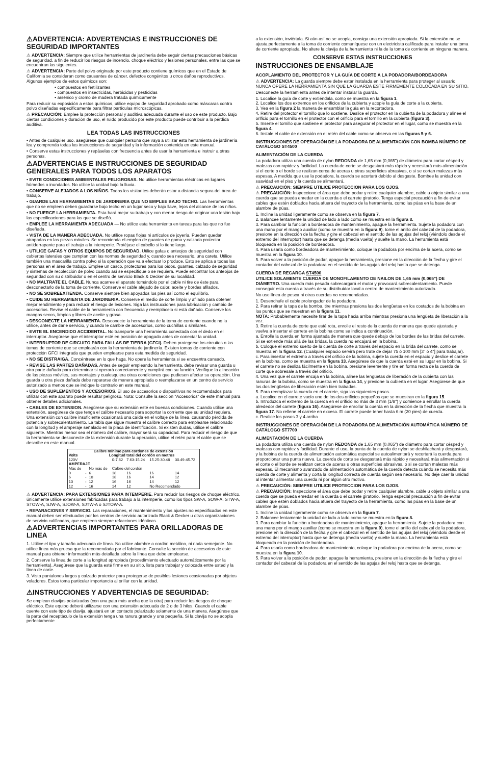⚠ADVERTENCIA: ADVERTENCIAS E INSTRUCCIONES DE SEGURIDAD IMPORTANTES
⚠ ADVERTENCIA: Siempre que utilice herramientas de jardinería debe seguir ciertas precauciones básicas de seguridad, a fin de reducir los riesgos de incendio, choque eléctrico y lesiones personales, entre las que se encuentran las siguientes.
⚠ ADVERTENCIA: Parte del polvo originado por este producto contiene químicos que en el Estado de California se consideran como causantes de cáncer, defectos congénitos u otros daños reproductivos. Algunos ejemplos de estos químicos son:
• compuestos en fertilizantes
• compuestos en insecticidas, herbicidas y pesticidas
• arsénico y cromo de madera tratada químicamente
Para reducir su exposición a estos químicos, utilice equipo de seguridad aprobado como máscaras contra polvo diseñadas específicamente para filtrar partículas microscópicas.
⚠ PRECAUCIÓN: Emplee la protección personal y auditiva adecuada durante el uso de este producto. Bajo ciertas condiciones y duración de uso, el ruido producido por este producto puede contribuir a la pérdida auditiva.
LEA TODAS LAS INSTRUCCIONES
• Antes de cualquier uso, asegúrese que cualquier persona que vaya a utilizar esta herramienta de jardinería lea y comprenda todas las instrucciones de seguridad y la información contenida en este manual.
• Conserve estas instrucciones y repáselas con frecuencia antes de usar la herramienta e instruir a otras personas.
⚠ADVERTENCIAS E INSTRUCCIONES DE SEGURIDAD GENERALES PARA TODOS LOS APARATOS
• EVITE CONDICIONES AMBIENTALES PELIGROSAS. No utilice herramientas eléctricas en lugares húmedos o inundados. No utilice la unidad bajo la lluvia.
• CONSERVE ALEJADOS A LOS NIÑOS. Todos los visitantes deberán estar a distancia segura del área de trabajo.
• GUARDE LAS HERRAMIENTAS DE JARDINERIA QUE NO EMPLEE BAJO TECHO. Las herramientas que no se empleen deben guardarse bajo techo en un lugar seco y bajo llave, lejos del alcance de los niños.
• NO FUERCE LA HERRAMIENTA. Esta hará mejor su trabajo y con menor riesgo de originar una lesión bajo las especificaciones para las que se diseñó.
• EMPLEE LA HERRAMIENTA ADECUADA — No utilice esta herramienta en tareas para las que no fue diseñada.
• VISTA DE LA MANERA ADECUADA. No utilice ropas flojas ni artículos de joyería. Pueden quedar atrapados en las piezas móviles. Se recomienda el empleo de guantes de goma y calzado protector antiderrapante para el trabajo a la intemperie. Protéjase el cabello si lo tiene largo.
• UTILICE GAFAS Y OTROS EQUIPOS DE SEGURIDAD. Utilice gafas o anteojos de seguridad con cubiertas laterales que cumplan con las normas de seguridad y, cuando sea necesario, una careta. Utilice también una mascarilla contra polvo si la operación que va a efectuar lo produce. Esto se aplica a todas las personas en el área de trabajo. Emplee un casco, protectores para los oídos, guantes, calzado de seguridad y sistemas de recolección de polvo cuando así se especifique o se requiera. Puede encontrar los anteojos de seguridad con su distribuidor o en el centro de servicio Black & Decker de su localidad.
• NO MALTRATE EL CABLE. Nunca acarree el aparato tomándolo por el cable ni tire de éste para desconectarlo de la toma de corriente. Conserve el cable alejado de calor, aceite y bordes afilados.
• NO SE SOBREEXTIENDA. Conserve siempre bien apoyados los pies así como el equilibrio.
• CUIDE SU HERRAMIENTA DE JARDINERIA. Conserve el medio de corte limpio y afilado para obtener mejor rendimiento y para reducir el riesgo de lesiones. Siga las instrucciones para lubricación y cambio de accesorios. Revise el cable de la herramienta con frecuencia y reemplácelo si está dañado. Conserve los mangos secos, limpios y libres de aceite y grasa.
• DESCONECTE LA HERRAMIENTA. Desconecte la herramienta de la toma de corriente cuando no la utilice, antes de darle servicio, y cuando le cambie de accesorios, como cuchillas o similares.
• EVITE EL ENCENDIDO ACCIDENTAL. No transporte una herramienta conectada con el dedo en el interruptor. Asegúrese que el interruptor esté en posición de apagado antes de conectar la unidad.
• INTERRUPTOR DE CIRCUITO PARA FALLAS DE TIERRA (GFCI). Deben protegerse los circuitos o las tomas de corriente que se emplearán con la herramienta de jardinería. Existen tomas de corriente con protección GFCI integrada que pueden emplearse para esta medida de seguridad.
• NO SE DISTRAIGA. Concéntrese en lo que haga. No opere la herramienta si se encuentra cansado.
• REVISE LAS PARTES DAÑADAS. Antes de seguir empleando la herramienta, debe revisar una guarda u otra parte dañada para determinar si operará correctamente y cumplirá con su función. Verifique la alineación de las piezas móviles, sus montajes y cualesquiera otras condiciones que pudiesen afectar su operación. Una guarda u otra pieza dañada debe repararse de manera apropiada o reemplazarse en un centro de servicio autorizado a menos que se indique lo contrario en este manual.
• USO DE SUPLEMENTOS Y ACCESORIOS. El uso de accesorios o dispositivos no recomendados para utilizar con este aparato puede resultar peligroso. Nota: Consulte la sección "Accesorios" de este manual para obtener detalles adicionales.
• CABLES DE EXTENSION. Asegúrese que su extensión esté en buenas condiciones. Cuando utilice una extensión, asegúrese de que tenga el calibre necesario para soportar la corriente que su unidad requiera. Una extensión con calibre insuficiente ocasionará una caída en el voltaje de la línea, causando pérdida de potencia y sobrecalentamiento. La tabla que sigue muestra el calibre correcto para emplearse relacionado con la longitud y el amperaje señalado en la placa de identificación. Si existen dudas, utilice el calibre siguiente. Mientras menor sea el número del calibre, mayor será su capacidad. Para reducir el riesgo de que la herramienta se desconecte de la extensión durante la operación, utilice el retén para el cable que se describe en este manual.
| Calibre mínimo para cordones de extensión | | | | | | |
| --- | --- | --- | --- | --- | --- | --- |
| Volts | Longitud total del cordón en metros | | | | | |
| 120V | | | 0-7.62 | 7.63-15.24 | 15.25-30.48 | 30.49-45.72 |
| AMPERAJE | | | | | | |
| Más de | | No más de | Calbre del cordón | | | |
| 0 | - | 6 | 18 | 16 | 16 | 14 |
| 6 | - | 10 | 18 | 16 | 14 | 12 |
| 10 | - | 12 | 16 | 16 | 14 | 12 |
| 12 | - | 16 | 14 | 12 | No Recomendado | |
⚠ ADVERTENCIA: PARA EXTENSIONES PARA INTEMPERIE. Para reducir los riesgos de choque eléctrico, únicamente utilice extensiones fabricadas para trabajo a la intemperie, como los tipos SW-A, SOW-A, STW-A, STOW-A, SJW-A, SJOW-A, SJTW-A o SJTOW-A.
• REPARACIONES Y SERVICIO. Las reparaciones, el mantenimiento y los ajustes no especificados en este manual deben ser efectuados por los centros de servicio autorizado Black & Decker u otras organizaciones de servicio calificadas, que empleen siempre refacciones idénticas.
⚠ADVERTENCIAS IMPORTANTES PARA ORILLADORAS DE LINEA
1. Utilice el tipo y tamaño adecuado de línea. No utilice alambre o cordón metálico, ni nada semejante. No utilice línea más gruesa que la recomendada por el fabricante. Consulte la sección de accesorios de este manual para obtener información más detallada sobre la línea que debe emplearse.
2. Conserve la línea de corte a la longitud apropiada (procedimiento efectuado automáticamente por la herramienta). Asegúrese que la guarda esté firme en su sitio, lista para trabajar y colocada entre usted y la línea de corte.
3. Vista pantalones largos y calzado protector para protegerse de posibles lesiones ocasionadas por objetos voladores. Estos toma particular importancia al orillar con la unidad.
⚠INSTRUCCIONES Y ADVERTENCIAS DE SEGURIDAD:
Se emplean clavijas polarizadas (con una pata más ancha que la otra) para reducir los riesgos de choque eléctrico. Este equipo deberá utilizarse con una extensión adecuada de 2 o de 3 hilos. Cuando el cable cuente con este tipo de clavija, ajustará en un contacto polarizado solamente de una manera. Asegúrese que la parte del receptáculo de la extensión tenga una ranura grande y una pequeña. Si la clavija no se acopla perfectamente
a la extensión, inviértala. Si aún así no se acopla, consiga una extensión apropiada. Si la extensión no se ajusta perfectamente a la toma de corriente comuníquese con un electricista calificado para instalar una toma de corriente apropiada. No altere la clavija de la herramienta ni la de la toma de corriente en ninguna manera.
CONSERVE ESTAS INSTRUCCIONES
INSTRUCCIONES DE ENSAMBLAJE
ACOPLAMIENTO DEL PROTECTOR Y LA GUÍA DE CORTE A LA PODADORA/BORDEADORA
⚠ ADVERTENCIA: La guarda siempre debe estar instalada en la herramienta para proteger al usuario. NUNCA OPERE LA HERRAMIENTA SIN QUE LA GUARDA ESTE FIRMEMENTE COLOCADA EN SU SITIO.
Desconecte la herramienta antes de intentar instalar la guarda.
1. Localice la guía de corte y extiéndala, como se muestra en la figura 1.
2. Localice los dos extremos en los orificios de la cubierta y acople la guía de corte a la cubierta.
3. Vea en la figura 2 la manera de ensamblar la guía en la recortadora.
4. Retire del protector el tornillo que lo sostiene. Deslice el protector en la cubierta de la podadora y alinee el orificio para el tornillo en el protector con el orificio para el tornillo en la cubierta (figura 3).
5. Inserte el tornillo que sostiene el protector para asegurar el protector en el lugar, como se muestra en la figura 4.
6. Instale el cable de extensión en el retén del cable como se observa en las figuras 5 y 6.
INSTRUCCIONES DE OPERACIÓN DE LA PODADORA DE ALIMENTACIÓN CON BOMBA NÚMERO DE CATÁLOGO ST4500
ALIMENTACIÓN DE LA CUERDA
La podadora utiliza una cuerda de nylon REDONDA de 1,65 mm (0,065") de diámetro para cortar césped y malezas con rapidez y facilidad. La cuerda de corte se desgastará más rápido y necesitará más alimentación si el corte o el borde se realizan cerca de aceras u otras superficies abrasivas, o si se cortan malezas más espesas. A medida que use la podadora, la cuerda se acortará debido al desgaste. Bombee la unidad con suavidad en el piso y la cuerda se alimentará.
⚠ PRECAUCIÓN: SIEMPRE UTILICE PROTECCION PARA LOS OJOS.
⚠ PRECAUCIÓN: Inspeccione el área que debe podar y retire cualquier alambre, cable u objeto similar a una cuerda que se pueda enredar en la cuerda o el carrete giratorio. Tenga especial precaución a fin de evitar cables que estén doblados hacia afuera del trayecto de la herramienta, como las púas en la base de un alambre de púas.
1. Incline la unidad ligeramente como se observa en la figura 7.
2. Balancee lentamente la unidad de lado a lado como se muestra en la figura 8.
3. Para cambiar la función a bordeadora de mantenimiento, apague la herramienta. Sujete la podadora con una mano por el mango auxiliar (como se muestra en la figura 9), tome el anillo del cabezal de la podadora, presione en la dirección de la flecha y gire el cabezal en el sentido de las agujas del reloj (viéndolo desde el extremo del interruptor) hasta que se detenga (media vuelta) y suelte la mano. La herramienta está bloqueada en la posición de bordeadora.
4. Para usarla como bordeadora de mantenimiento, coloque la podadora por encima de la acera, como se muestra en la figura 10.
5. Para volver a la posición de podar, apague la herramienta, presione en la dirección de la flecha y gire el contador del cabezal de la podadora en el sentido de las agujas del reloj hasta que se detenga.
CUERDA DE RECARGA ST4500
UTILICE SOLAMENTE CUERDA DE MONOFILAMENTO DE NAILON DE 1,65 mm (0,065") DE DIÁMETRO. Una cuerda más pesada sobrecargará el motor y provocará sobrecalentamiento. Puede conseguir esta cuerda a través de su distribuidor local o centro de mantenimiento autorizado.
No use línea de pesca ni otras cuerdas no recomendadas.
1. Desenchufe el cable prolongador de la podadora.
2. Para retirar la tapa de la bomba, tire mientras presiona las dos lengüetas en los costados de la bobina en los puntos que se muestran en la figura 11.
NOTA: Probablemente necesite tirar de la tapa hacia arriba mientras presiona una lengüeta de liberación a la vez.
3. Retire la cuerda de corte que esté rota, enrolle el resto de la cuerda de manera que quede ajustada y vuelva a insertar el carrete en la bobina como se indica a continuación.
a. Enrolle la cuerda en forma ajustada de manera que quede debajo de los bordes de las bridas del carrete. Si se extiende más allá de las bridas, la cuerda no encajará en la bobina.
b. Coloque el extremo suelto de la cuerda de corte a través del espacio en la brida del carrete, como se muestra en la figura 12. (Cualquier espacio servirá pero trate de dejar 75 ó 100 mm [3" ó 4"] para trabajar).
c. Para insertar el extremo a través del orificio de la bobina, sujete la cuerda en el espacio y deslice el carrete en la bobina, como se muestra en la figura 13. Asegúrese de que la cuerda esté en su lugar en la bobina. Si el carrete no se desliza fácilmente en la bobina, presione levemente y tire en forma recta de la cuerda de corte que sobresale a través del orificio.
4. Una vez que el carrete encaja en la bobina, alinee las lengüetas de liberación de la cubierta con las ranuras de la bobina, como se muestra en la figura 14, y presione la cubierta en el lugar. Asegúrese de que los dos lengüetas de liberación estén bien trabadas.
5. Para reemplazar la cuerda en el carrete, siga los siguientes pasos.
a. Localice en el carrete vacío uno de los dos orificios pequeños que se muestran en la figura 15.
b. Introduzca el extremo de la cuerda en el orificio no más de 3 mm (1/8") y comience a enrollar la cuerda alrededor del carrete (figura 16). Asegúrese de enrollar la cuerda en la dirección de la flecha que muestra la figura 17. No rellene el carrete en exceso. El carrete puede tener hasta 6 m (20 pies) de cuerda.
c. Realice los pasos 3 y 4 arriba
INSTRUCCIONES DE OPERACIÓN DE LA PODADORA DE ALIMENTACIÓN AUTOMÁTICA NÚMERO DE CATÁLOGO ST7700
ALIMENTACIÓN DE LA CUERDA
La podadora utiliza una cuerda de nylon REDONDA de 1,65 mm (0,065") de diámetro para cortar césped y malezas con rapidez y facilidad. Durante el uso, la punta de la cuerda de nylon se deshilachará y desgastará, y la bobina de la cuerda de alimentación automática especial se autoalimentará y recortará la cuerda para proporcionar una punta nueva. La cuerda de corte se desgastará más rápido y necesitará más alimentación si el corte o el borde se realizan cerca de aceras u otras superficies abrasivas, o si se cortan malezas más espesas. El mecanismo avanzado de alimentación automática de la cuerda detecta cuándo se necesita más cuerda de corte y alimenta y corta la longitud correcta de cuerda según sea necesario. No deje caer la unidad al intentar alimentar una cuerda ni por algún otro motivo.
⚠ PRECAUCIÓN: SIEMPRE UTILICE PROTECCION PARA LOS OJOS.
⚠ PRECAUCIÓN: Inspeccione el área que debe podar y retire cualquier alambre, cable u objeto similar a una cuerda que se pueda enredar en la cuerda o el carrete giratorio. Tenga especial precaución a fin de evitar cables que estén doblados hacia afuera del trayecto de la herramienta, como las púas en la base de un alambre de púas.
1. Incline la unidad ligeramente como se observa en la figura 7.
2. Balancee lentamente la unidad de lado a lado como se muestra en la figura 8.
3. Para cambiar la función a bordeadora de mantenimiento, apague la herramienta. Sujete la podadora con una mano por el mango auxiliar (como se muestra en la figura 9), tome el anillo del cabezal de la podadora, presione en la dirección de la flecha y gire el cabezal en el sentido de las agujas del reloj (viéndolo desde el extremo del interruptor) hasta que se detenga (media vuelta) y suelte la mano. La herramienta está bloqueada en la posición de bordeadora.
4. Para usarla como bordeadora de mantenimiento, coloque la podadora por encima de la acera, como se muestra en la figura 10.
5. Para volver a la posición de podar, apague la herramienta, presione en la dirección de la flecha y gire el contador del cabezal de la podadora en el sentido de las agujas del reloj hasta que se detenga.